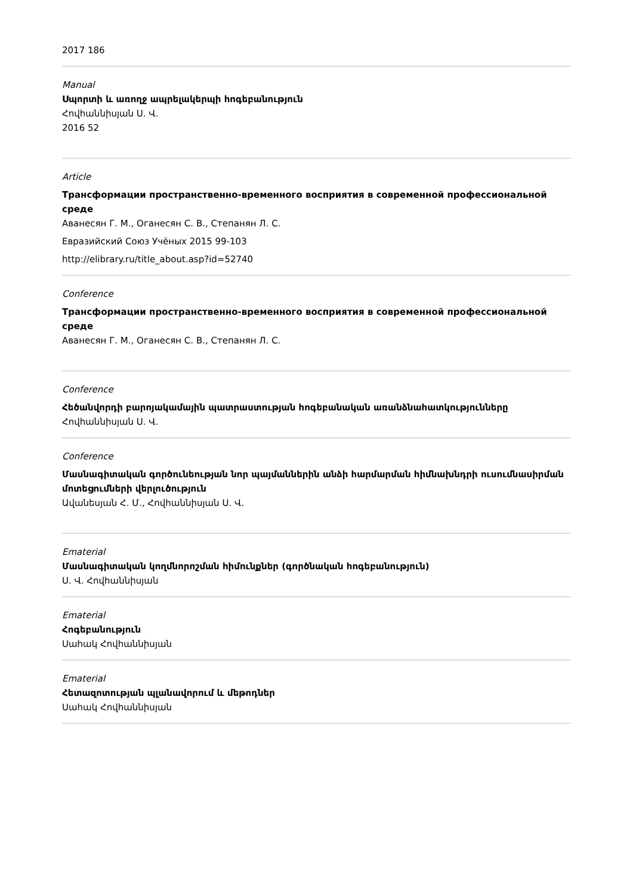2017 186
Manual
Սպորտի և առողջ ապրելակերպի հոգեբանություն
Հովհաննիսյան Ս. Վ.
2016 52
Article
Трансформации пространственно-временного восприятия в современной профессиональной среде
Аванесян Г. М., Оганесян С. В., Степанян Л. С.
Евразийский Союз Учёных 2015 99-103
http://elibrary.ru/title_about.asp?id=52740
Conference
Трансформации пространственно-временного восприятия в современной профессиональной среде
Аванесян Г. М., Оганесян С. В., Степанян Л. С.
Conference
Հեծանվորդի բարոյակամային պատրաստության հոգեբանական առանձնահատկությունները
Հովհաննիսյան Ս. Վ.
Conference
Մասնագիտական գործունեության նոր պայմաններին անձի հարմարման հիմնախնդրի ուսումնասիրման մոտեցումների վերլուծություն
Ավանեսյան Հ. Մ., Հովհաննիսյան Ս. Վ.
Ematerial
Մասնագիտական կողմնորոշման հիմունքներ (գործնական հոգեբանություն)
Ս. Վ. Հովհաննիսյան
Ematerial
Հոգեբանություն
Սահակ Հովհաննիսյան
Ematerial
Հետազոտության պլանավորում և մեթոդներ
Սահակ Հովհաննիսյան